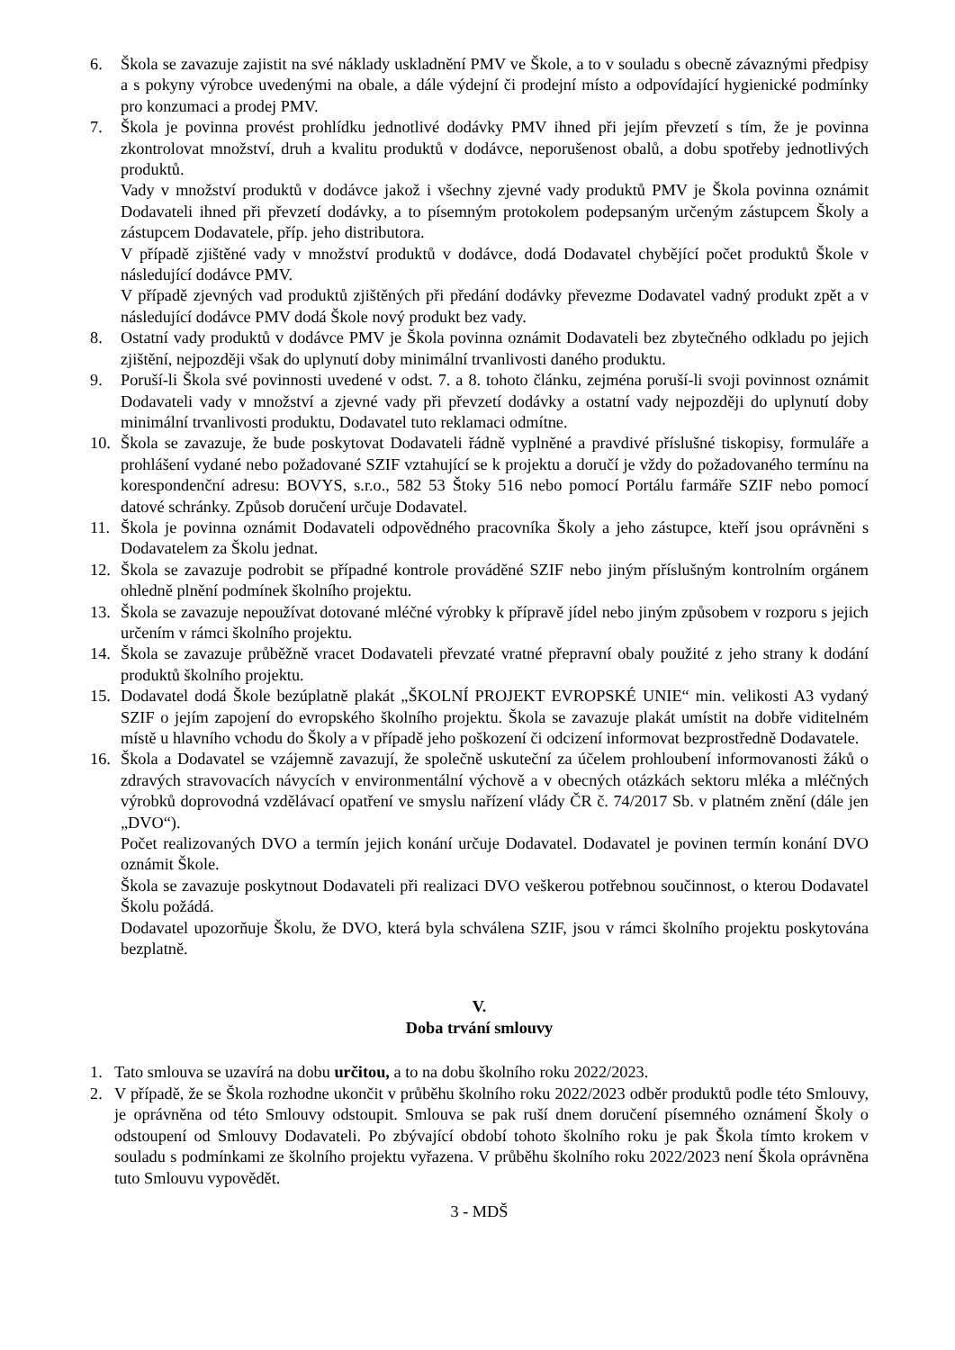6. Škola se zavazuje zajistit na své náklady uskladnění PMV ve Škole, a to v souladu s obecně závaznými předpisy a s pokyny výrobce uvedenými na obale, a dále výdejní či prodejní místo a odpovídající hygienické podmínky pro konzumaci a prodej PMV.
7. Škola je povinna provést prohlídku jednotlivé dodávky PMV ihned při jejím převzetí s tím, že je povinna zkontrolovat množství, druh a kvalitu produktů v dodávce, neporušenost obalů, a dobu spotřeby jednotlivých produktů.
Vady v množství produktů v dodávce jakož i všechny zjevné vady produktů PMV je Škola povinna oznámit Dodavateli ihned při převzetí dodávky, a to písemným protokolem podepsaným určeným zástupcem Školy a zástupcem Dodavatele, příp. jeho distributora.
V případě zjištěné vady v množství produktů v dodávce, dodá Dodavatel chybějící počet produktů Škole v následující dodávce PMV.
V případě zjevných vad produktů zjištěných při předání dodávky převezme Dodavatel vadný produkt zpět a v následující dodávce PMV dodá Škole nový produkt bez vady.
8. Ostatní vady produktů v dodávce PMV je Škola povinna oznámit Dodavateli bez zbytečného odkladu po jejich zjištění, nejpozději však do uplynutí doby minimální trvanlivosti daného produktu.
9. Poruší-li Škola své povinnosti uvedené v odst. 7. a 8. tohoto článku, zejména poruší-li svoji povinnost oznámit Dodavateli vady v množství a zjevné vady při převzetí dodávky a ostatní vady nejpozději do uplynutí doby minimální trvanlivosti produktu, Dodavatel tuto reklamaci odmítne.
10. Škola se zavazuje, že bude poskytovat Dodavateli řádně vyplněné a pravdivé příslušné tiskopisy, formuláře a prohlášení vydané nebo požadované SZIF vztahující se k projektu a doručí je vždy do požadovaného termínu na korespondenční adresu: BOVYS, s.r.o., 582 53 Štoky 516 nebo pomocí Portálu farmáře SZIF nebo pomocí datové schránky. Způsob doručení určuje Dodavatel.
11. Škola je povinna oznámit Dodavateli odpovědného pracovníka Školy a jeho zástupce, kteří jsou oprávněni s Dodavatelem za Školu jednat.
12. Škola se zavazuje podrobit se případné kontrole prováděné SZIF nebo jiným příslušným kontrolním orgánem ohledně plnění podmínek školního projektu.
13. Škola se zavazuje nepoužívat dotované mléčné výrobky k přípravě jídel nebo jiným způsobem v rozporu s jejich určením v rámci školního projektu.
14. Škola se zavazuje průběžně vracet Dodavateli převzaté vratné přepravní obaly použité z jeho strany k dodání produktů školního projektu.
15. Dodavatel dodá Škole bezúplatně plakát „ŠKOLNÍ PROJEKT EVROPSKÉ UNIE“ min. velikosti A3 vydaný SZIF o jejím zapojení do evropského školního projektu. Škola se zavazuje plakát umístit na dobře viditelném místě u hlavního vchodu do Školy a v případě jeho poškození či odcizení informovat bezprostředně Dodavatele.
16. Škola a Dodavatel se vzájemně zavazují, že společně uskuteční za účelem prohloubení informovanosti žáků o zdravých stravovacích návycích v environmentální výchově a v obecných otázkách sektoru mléka a mléčných výrobků doprovodná vzdělávací opatření ve smyslu nařízení vlády ČR č. 74/2017 Sb. v platném znění (dále jen „DVO“).
Počet realizovaných DVO a termín jejich konání určuje Dodavatel. Dodavatel je povinen termín konání DVO oznámit Škole.
Škola se zavazuje poskytnout Dodavateli při realizaci DVO veškerou potřebnou součinnost, o kterou Dodavatel Školu požádá.
Dodavatel upozorňuje Školu, že DVO, která byla schválena SZIF, jsou v rámci školního projektu poskytována bezplatně.
V.
Doba trvání smlouvy
1. Tato smlouva se uzavírá na dobu určitou, a to na dobu školního roku 2022/2023.
2. V případě, že se Škola rozhodne ukončit v průběhu školního roku 2022/2023 odběr produktů podle této Smlouvy, je oprávněna od této Smlouvy odstoupit. Smlouva se pak ruší dnem doručení písemného oznámení Školy o odstoupení od Smlouvy Dodavateli. Po zbývající období tohoto školního roku je pak Škola tímto krokem v souladu s podmínkami ze školního projektu vyřazena. V průběhu školního roku 2022/2023 není Škola oprávněna tuto Smlouvu vypovědět.
3 - MDŠ